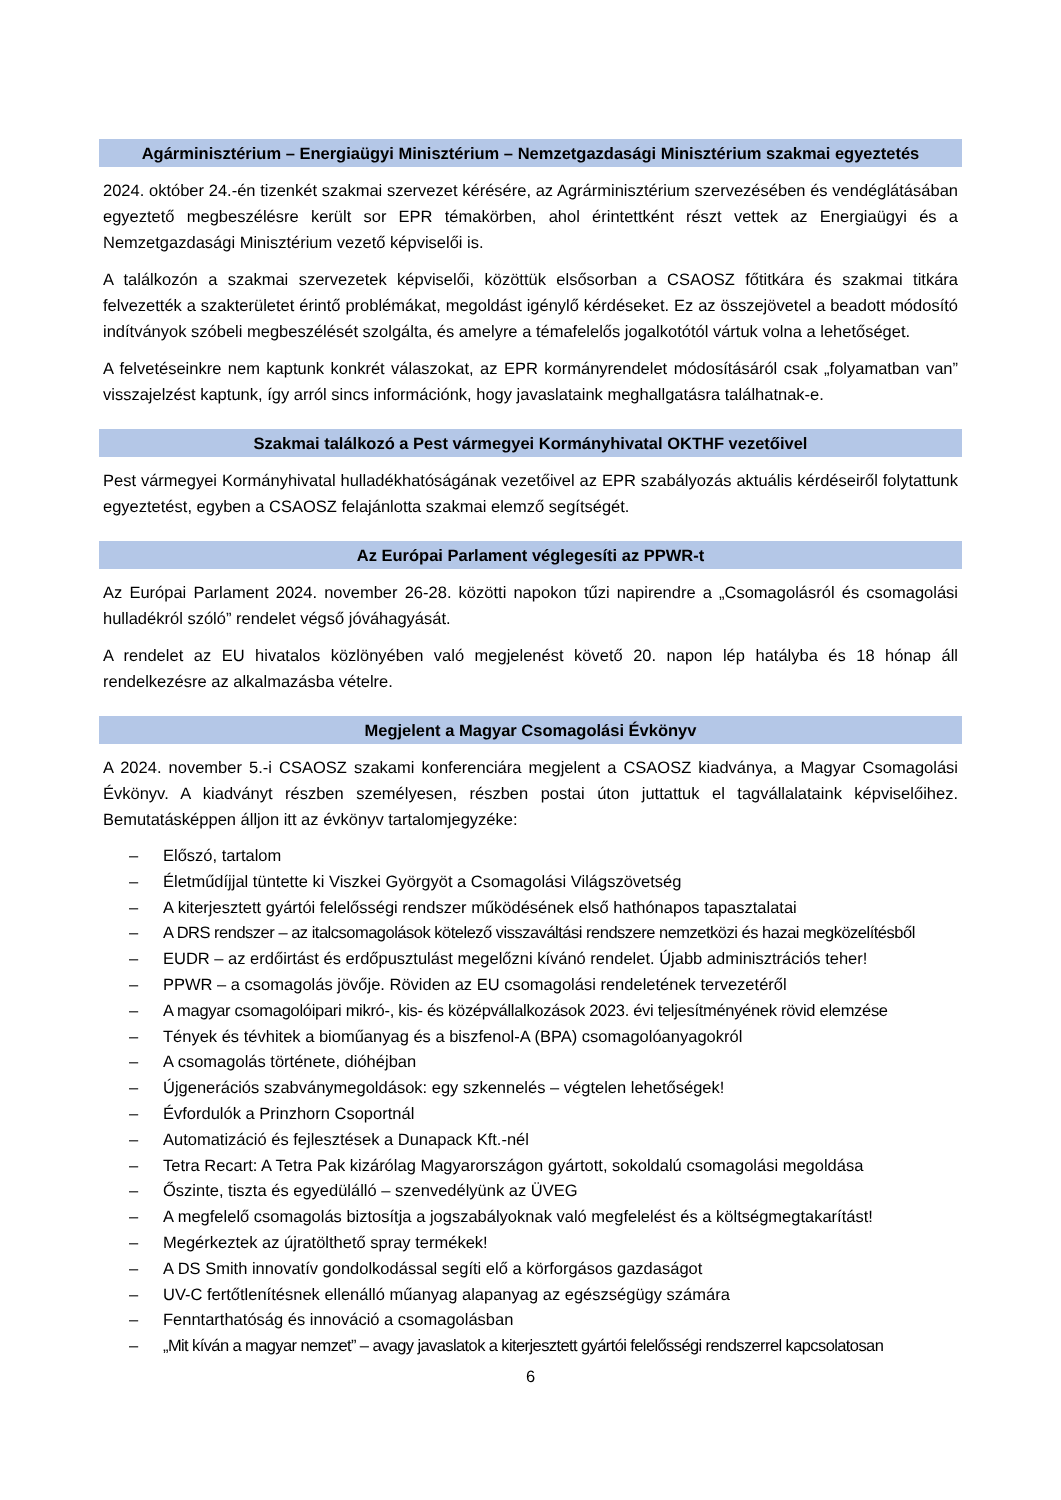Agárminisztérium – Energiaügyi Minisztérium – Nemzetgazdasági Minisztérium szakmai egyeztetés
2024. október 24.-én tizenkét szakmai szervezet kérésére, az Agrárminisztérium szervezésében és vendéglátásában egyeztető megbeszélésre került sor EPR témakörben, ahol érintettként részt vettek az Energiaügyi és a Nemzetgazdasági Minisztérium vezető képviselői is.
A találkozón a szakmai szervezetek képviselői, közöttük elsősorban a CSAOSZ főtitkára és szakmai titkára felvezették a szakterületet érintő problémákat, megoldást igénylő kérdéseket. Ez az összejövetel a beadott módosító indítványok szóbeli megbeszélését szolgálta, és amelyre a témafelelős jogalkotótól vártuk volna a lehetőséget.
A felvetéseinkre nem kaptunk konkrét válaszokat, az EPR kormányrendelet módosításáról csak „folyamatban van” visszajelzést kaptunk, így arról sincs információnk, hogy javaslataink meghallgatásra találhatnak-e.
Szakmai találkozó a Pest vármegyei Kormányhivatal OKTHF vezetőivel
Pest vármegyei Kormányhivatal hulladékhatóságának vezetőivel az EPR szabályozás aktuális kérdéseiről folytattunk egyeztetést, egyben a CSAOSZ felajánlotta szakmai elemző segítségét.
Az Európai Parlament véglegesíti az PPWR-t
Az Európai Parlament 2024. november 26-28. közötti napokon tűzi napirendre a „Csomagolásról és csomagolási hulladékról szóló” rendelet végső jóváhagyását.
A rendelet az EU hivatalos közlönyében való megjelenést követő 20. napon lép hatályba és 18 hónap áll rendelkezésre az alkalmazásba vételre.
Megjelent a Magyar Csomagolási Évkönyv
A 2024. november 5.-i CSAOSZ szakami konferenciára megjelent a CSAOSZ kiadványa, a Magyar Csomagolási Évkönyv. A kiadványt részben személyesen, részben postai úton juttattuk el tagvállalataink képviselőihez. Bemutatásképpen álljon itt az évkönyv tartalomjegyzéke:
– Előszó, tartalom
– Életműdíjjal tüntette ki Viszkei Györgyöt a Csomagolási Világszövetség
– A kiterjesztett gyártói felelősségi rendszer működésének első hathónapos tapasztalatai
– A DRS rendszer – az italcsomagolások kötelező visszaváltási rendszere nemzetközi és hazai megközelítésből
– EUDR – az erdőirtást és erdőpusztulást megelőzni kívánó rendelet. Újabb adminisztrációs teher!
– PPWR – a csomagolás jövője. Röviden az EU csomagolási rendeletének tervezetéről
– A magyar csomagolóipari mikró-, kis- és középvállalkozások 2023. évi teljesítményének rövid elemzése
– Tények és tévhitek a bioműanyag és a biszfenol-A (BPA) csomagolóanyagokról
– A csomagolás története, dióhéjban
– Újgenerációs szabványmegoldások: egy szkennelés – végtelen lehetőségek!
– Évfordulók a Prinzhorn Csoportnál
– Automatizáció és fejlesztések a Dunapack Kft.-nél
– Tetra Recart: A Tetra Pak kizárólag Magyarországon gyártott, sokoldalú csomagolási megoldása
– Őszinte, tiszta és egyedülálló – szenvedélyünk az ÜVEG
– A megfelelő csomagolás biztosítja a jogszabályoknak való megfelelést és a költségmegtakarítást!
– Megérkeztek az újratölthető spray termékek!
– A DS Smith innovatív gondolkodással segíti elő a körforgásos gazdaságot
– UV-C fertőtlenítésnek ellenálló műanyag alapanyag az egészségügy számára
– Fenntarthatóság és innováció a csomagolásban
– „Mit kíván a magyar nemzet” – avagy javaslatok a kiterjesztett gyártói felelősségi rendszerrel kapcsolatosan
6